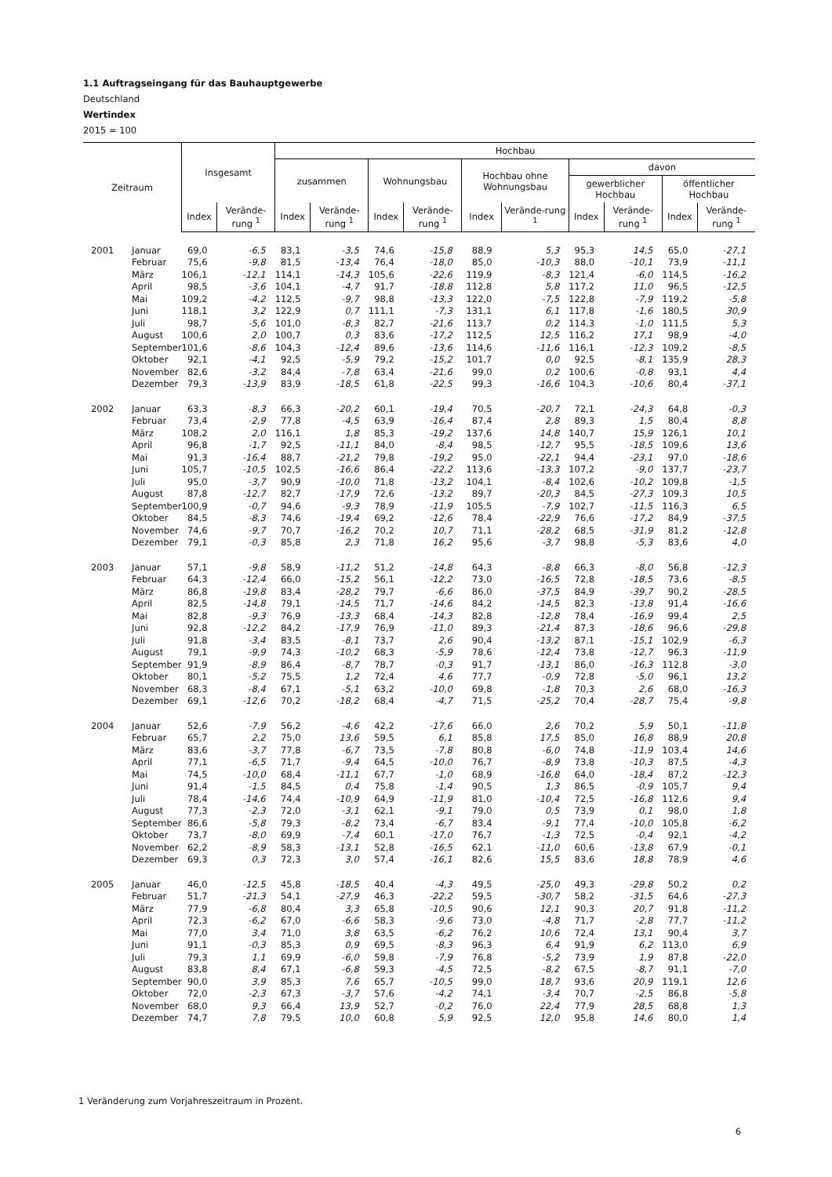1.1 Auftragseingang für das Bauhauptgewerbe
Deutschland
Wertindex
2015 = 100
| Zeitraum | | Insgesamt | | Hochbau | | | | | | | | | |
| --- | --- | --- | --- | --- | --- | --- | --- | --- | --- | --- | --- | --- | --- |
| | | | | zusammen | | Wohnungsbau | | Hochbau ohne Wohnungsbau | | davon | | | |
| | | | | | | | | | | gewerblicher Hochbau | | öffentlicher Hochbau | |
| | | Index | Verände-rung <sup>1</sup> | Index | Verände-rung <sup>1</sup> | Index | Verände-rung <sup>1</sup> | Index | Verände-rung <sup>1</sup> | Index | Verände-rung <sup>1</sup> | Index | Verände-rung <sup>1</sup> |
| 2001 | Januar | 69,0 | -6,5 | 83,1 | -3,5 | 74,6 | -15,8 | 88,9 | 5,3 | 95,3 | 14,5 | 65,0 | -27,1 |
| | Februar | 75,6 | -9,8 | 81,5 | -13,4 | 76,4 | -18,0 | 85,0 | -10,3 | 88,0 | -10,1 | 73,9 | -11,1 |
| | März | 106,1 | -12,1 | 114,1 | -14,3 | 105,6 | -22,6 | 119,9 | -8,3 | 121,4 | -6,0 | 114,5 | -16,2 |
| | April | 98,5 | -3,6 | 104,1 | -4,7 | 91,7 | -18,8 | 112,8 | 5,8 | 117,2 | 11,0 | 96,5 | -12,5 |
| | Mai | 109,2 | -4,2 | 112,5 | -9,7 | 98,8 | -13,3 | 122,0 | -7,5 | 122,8 | -7,9 | 119,2 | -5,8 |
| | Juni | 118,1 | 3,2 | 122,9 | 0,7 | 111,1 | -7,3 | 131,1 | 6,1 | 117,8 | -1,6 | 180,5 | 30,9 |
| | Juli | 98,7 | -5,6 | 101,0 | -8,3 | 82,7 | -21,6 | 113,7 | 0,2 | 114,3 | -1,0 | 111,5 | 5,3 |
| | August | 100,6 | 2,0 | 100,7 | 0,3 | 83,6 | -17,2 | 112,5 | 12,5 | 116,2 | 17,1 | 98,9 | -4,0 |
| | September | 101,6 | -8,6 | 104,3 | -12,4 | 89,6 | -13,6 | 114,6 | -11,6 | 116,1 | -12,3 | 109,2 | -8,5 |
| | Oktober | 92,1 | -4,1 | 92,5 | -5,9 | 79,2 | -15,2 | 101,7 | 0,0 | 92,5 | -8,1 | 135,9 | 28,3 |
| | November | 82,6 | -3,2 | 84,4 | -7,8 | 63,4 | -21,6 | 99,0 | 0,2 | 100,6 | -0,8 | 93,1 | 4,4 |
| | Dezember | 79,3 | -13,9 | 83,9 | -18,5 | 61,8 | -22,5 | 99,3 | -16,6 | 104,3 | -10,6 | 80,4 | -37,1 |
| 2002 | Januar | 63,3 | -8,3 | 66,3 | -20,2 | 60,1 | -19,4 | 70,5 | -20,7 | 72,1 | -24,3 | 64,8 | -0,3 |
| | Februar | 73,4 | -2,9 | 77,8 | -4,5 | 63,9 | -16,4 | 87,4 | 2,8 | 89,3 | 1,5 | 80,4 | 8,8 |
| | März | 108,2 | 2,0 | 116,1 | 1,8 | 85,3 | -19,2 | 137,6 | 14,8 | 140,7 | 15,9 | 126,1 | 10,1 |
| | April | 96,8 | -1,7 | 92,5 | -11,1 | 84,0 | -8,4 | 98,5 | -12,7 | 95,5 | -18,5 | 109,6 | 13,6 |
| | Mai | 91,3 | -16,4 | 88,7 | -21,2 | 79,8 | -19,2 | 95,0 | -22,1 | 94,4 | -23,1 | 97,0 | -18,6 |
| | Juni | 105,7 | -10,5 | 102,5 | -16,6 | 86,4 | -22,2 | 113,6 | -13,3 | 107,2 | -9,0 | 137,7 | -23,7 |
| | Juli | 95,0 | -3,7 | 90,9 | -10,0 | 71,8 | -13,2 | 104,1 | -8,4 | 102,6 | -10,2 | 109,8 | -1,5 |
| | August | 87,8 | -12,7 | 82,7 | -17,9 | 72,6 | -13,2 | 89,7 | -20,3 | 84,5 | -27,3 | 109,3 | 10,5 |
| | September | 100,9 | -0,7 | 94,6 | -9,3 | 78,9 | -11,9 | 105,5 | -7,9 | 102,7 | -11,5 | 116,3 | 6,5 |
| | Oktober | 84,5 | -8,3 | 74,6 | -19,4 | 69,2 | -12,6 | 78,4 | -22,9 | 76,6 | -17,2 | 84,9 | -37,5 |
| | November | 74,6 | -9,7 | 70,7 | -16,2 | 70,2 | 10,7 | 71,1 | -28,2 | 68,5 | -31,9 | 81,2 | -12,8 |
| | Dezember | 79,1 | -0,3 | 85,8 | 2,3 | 71,8 | 16,2 | 95,6 | -3,7 | 98,8 | -5,3 | 83,6 | 4,0 |
| 2003 | Januar | 57,1 | -9,8 | 58,9 | -11,2 | 51,2 | -14,8 | 64,3 | -8,8 | 66,3 | -8,0 | 56,8 | -12,3 |
| | Februar | 64,3 | -12,4 | 66,0 | -15,2 | 56,1 | -12,2 | 73,0 | -16,5 | 72,8 | -18,5 | 73,6 | -8,5 |
| | März | 86,8 | -19,8 | 83,4 | -28,2 | 79,7 | -6,6 | 86,0 | -37,5 | 84,9 | -39,7 | 90,2 | -28,5 |
| | April | 82,5 | -14,8 | 79,1 | -14,5 | 71,7 | -14,6 | 84,2 | -14,5 | 82,3 | -13,8 | 91,4 | -16,6 |
| | Mai | 82,8 | -9,3 | 76,9 | -13,3 | 68,4 | -14,3 | 82,8 | -12,8 | 78,4 | -16,9 | 99,4 | 2,5 |
| | Juni | 92,8 | -12,2 | 84,2 | -17,9 | 76,9 | -11,0 | 89,3 | -21,4 | 87,3 | -18,6 | 96,6 | -29,8 |
| | Juli | 91,8 | -3,4 | 83,5 | -8,1 | 73,7 | 2,6 | 90,4 | -13,2 | 87,1 | -15,1 | 102,9 | -6,3 |
| | August | 79,1 | -9,9 | 74,3 | -10,2 | 68,3 | -5,9 | 78,6 | -12,4 | 73,8 | -12,7 | 96,3 | -11,9 |
| | September | 91,9 | -8,9 | 86,4 | -8,7 | 78,7 | -0,3 | 91,7 | -13,1 | 86,0 | -16,3 | 112,8 | -3,0 |
| | Oktober | 80,1 | -5,2 | 75,5 | 1,2 | 72,4 | 4,6 | 77,7 | -0,9 | 72,8 | -5,0 | 96,1 | 13,2 |
| | November | 68,3 | -8,4 | 67,1 | -5,1 | 63,2 | -10,0 | 69,8 | -1,8 | 70,3 | 2,6 | 68,0 | -16,3 |
| | Dezember | 69,1 | -12,6 | 70,2 | -18,2 | 68,4 | -4,7 | 71,5 | -25,2 | 70,4 | -28,7 | 75,4 | -9,8 |
| 2004 | Januar | 52,6 | -7,9 | 56,2 | -4,6 | 42,2 | -17,6 | 66,0 | 2,6 | 70,2 | 5,9 | 50,1 | -11,8 |
| | Februar | 65,7 | 2,2 | 75,0 | 13,6 | 59,5 | 6,1 | 85,8 | 17,5 | 85,0 | 16,8 | 88,9 | 20,8 |
| | März | 83,6 | -3,7 | 77,8 | -6,7 | 73,5 | -7,8 | 80,8 | -6,0 | 74,8 | -11,9 | 103,4 | 14,6 |
| | April | 77,1 | -6,5 | 71,7 | -9,4 | 64,5 | -10,0 | 76,7 | -8,9 | 73,8 | -10,3 | 87,5 | -4,3 |
| | Mai | 74,5 | -10,0 | 68,4 | -11,1 | 67,7 | -1,0 | 68,9 | -16,8 | 64,0 | -18,4 | 87,2 | -12,3 |
| | Juni | 91,4 | -1,5 | 84,5 | 0,4 | 75,8 | -1,4 | 90,5 | 1,3 | 86,5 | -0,9 | 105,7 | 9,4 |
| | Juli | 78,4 | -14,6 | 74,4 | -10,9 | 64,9 | -11,9 | 81,0 | -10,4 | 72,5 | -16,8 | 112,6 | 9,4 |
| | August | 77,3 | -2,3 | 72,0 | -3,1 | 62,1 | -9,1 | 79,0 | 0,5 | 73,9 | 0,1 | 98,0 | 1,8 |
| | September | 86,6 | -5,8 | 79,3 | -8,2 | 73,4 | -6,7 | 83,4 | -9,1 | 77,4 | -10,0 | 105,8 | -6,2 |
| | Oktober | 73,7 | -8,0 | 69,9 | -7,4 | 60,1 | -17,0 | 76,7 | -1,3 | 72,5 | -0,4 | 92,1 | -4,2 |
| | November | 62,2 | -8,9 | 58,3 | -13,1 | 52,8 | -16,5 | 62,1 | -11,0 | 60,6 | -13,8 | 67,9 | -0,1 |
| | Dezember | 69,3 | 0,3 | 72,3 | 3,0 | 57,4 | -16,1 | 82,6 | 15,5 | 83,6 | 18,8 | 78,9 | 4,6 |
| 2005 | Januar | 46,0 | -12,5 | 45,8 | -18,5 | 40,4 | -4,3 | 49,5 | -25,0 | 49,3 | -29,8 | 50,2 | 0,2 |
| | Februar | 51,7 | -21,3 | 54,1 | -27,9 | 46,3 | -22,2 | 59,5 | -30,7 | 58,2 | -31,5 | 64,6 | -27,3 |
| | März | 77,9 | -6,8 | 80,4 | 3,3 | 65,8 | -10,5 | 90,6 | 12,1 | 90,3 | 20,7 | 91,8 | -11,2 |
| | April | 72,3 | -6,2 | 67,0 | -6,6 | 58,3 | -9,6 | 73,0 | -4,8 | 71,7 | -2,8 | 77,7 | -11,2 |
| | Mai | 77,0 | 3,4 | 71,0 | 3,8 | 63,5 | -6,2 | 76,2 | 10,6 | 72,4 | 13,1 | 90,4 | 3,7 |
| | Juni | 91,1 | -0,3 | 85,3 | 0,9 | 69,5 | -8,3 | 96,3 | 6,4 | 91,9 | 6,2 | 113,0 | 6,9 |
| | Juli | 79,3 | 1,1 | 69,9 | -6,0 | 59,8 | -7,9 | 76,8 | -5,2 | 73,9 | 1,9 | 87,8 | -22,0 |
| | August | 83,8 | 8,4 | 67,1 | -6,8 | 59,3 | -4,5 | 72,5 | -8,2 | 67,5 | -8,7 | 91,1 | -7,0 |
| | September | 90,0 | 3,9 | 85,3 | 7,6 | 65,7 | -10,5 | 99,0 | 18,7 | 93,6 | 20,9 | 119,1 | 12,6 |
| | Oktober | 72,0 | -2,3 | 67,3 | -3,7 | 57,6 | -4,2 | 74,1 | -3,4 | 70,7 | -2,5 | 86,8 | -5,8 |
| | November | 68,0 | 9,3 | 66,4 | 13,9 | 52,7 | -0,2 | 76,0 | 22,4 | 77,9 | 28,5 | 68,8 | 1,3 |
| | Dezember | 74,7 | 7,8 | 79,5 | 10,0 | 60,8 | 5,9 | 92,5 | 12,0 | 95,8 | 14,6 | 80,0 | 1,4 |
1 Veränderung zum Vorjahreszeitraum in Prozent.
6